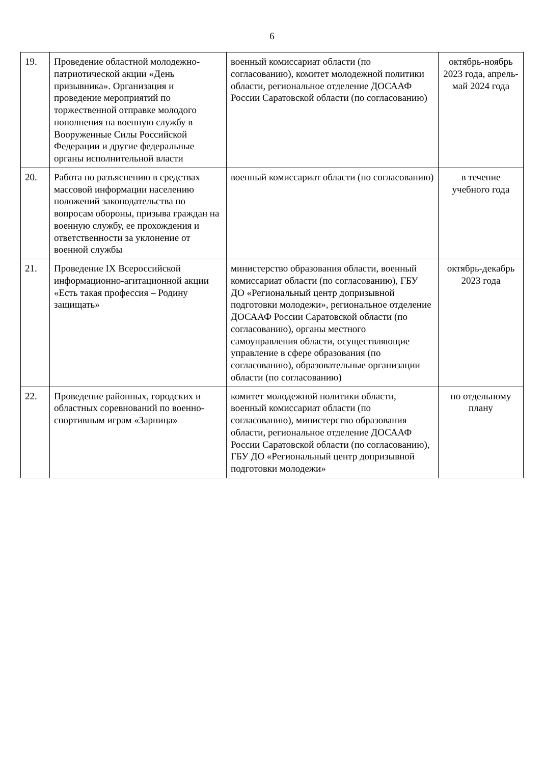6
| 19. | Проведение областной молодежно-патриотической акции «День призывника». Организация и проведение мероприятий по торжественной отправке молодого пополнения на военную службу в Вооруженные Силы Российской Федерации и другие федеральные органы исполнительной власти | военный комиссариат области (по согласованию), комитет молодежной политики области, региональное отделение ДОСААФ России Саратовской области (по согласованию) | октябрь-ноябрь 2023 года, апрель-май 2024 года |
| 20. | Работа по разъяснению в средствах массовой информации населению положений законодательства по вопросам обороны, призыва граждан на военную службу, ее прохождения и ответственности за уклонение от военной службы | военный комиссариат области (по согласованию) | в течение учебного года |
| 21. | Проведение IX Всероссийской информационно-агитационной акции «Есть такая профессия – Родину защищать» | министерство образования области, военный комиссариат области (по согласованию), ГБУ ДО «Региональный центр допризывной подготовки молодежи», региональное отделение ДОСААФ России Саратовской области (по согласованию), органы местного самоуправления области, осуществляющие управление в сфере образования (по согласованию), образовательные организации области (по согласованию) | октябрь-декабрь 2023 года |
| 22. | Проведение районных, городских и областных соревнований по военно-спортивным играм «Зарница» | комитет молодежной политики области, военный комиссариат области (по согласованию), министерство образования области, региональное отделение ДОСААФ России Саратовской области (по согласованию), ГБУ ДО «Региональный центр допризывной подготовки молодежи» | по отдельному плану |